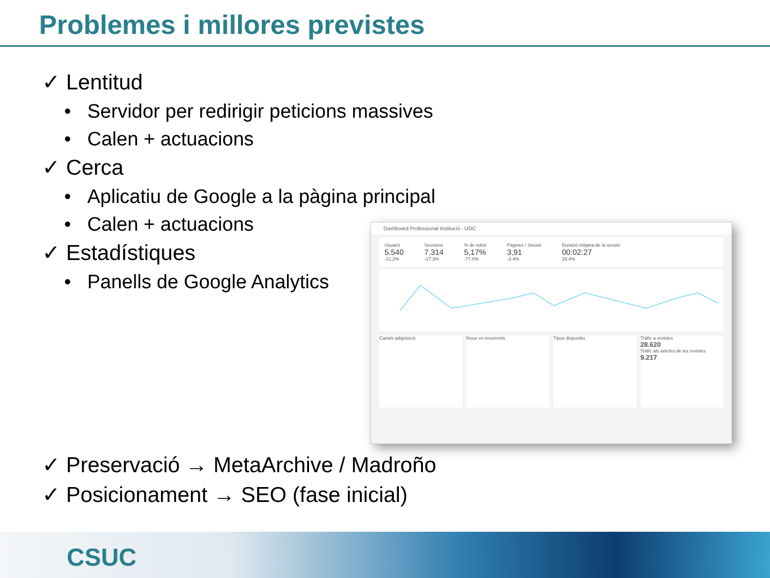Problemes i millores previstes
✓ Lentitud
• Servidor per redirigir peticions massives
• Calen + actuacions
✓ Cerca
• Aplicatiu de Google a la pàgina principal
• Calen + actuacions
✓ Estadístiques
• Panells de Google Analytics
Dashboard Professional Institució - UOC
Usuaris
5.540
-21.2%
Sessions
7.314
-17.3%
% de rebot
5,17%
-77.0%
Pàgines / Sessió
3,91
-3.4%
Duració mitjana de la sessió
00:02:27
29.4%
Canals adquisició
Nous vs recurrents Tipus dispositiu Tràfic a revistes
28.620
Tràfic als articles de les revistes
9.217
✓ Preservació → MetaArchive / Madroño
✓ Posicionament → SEO (fase inicial)
CSUC